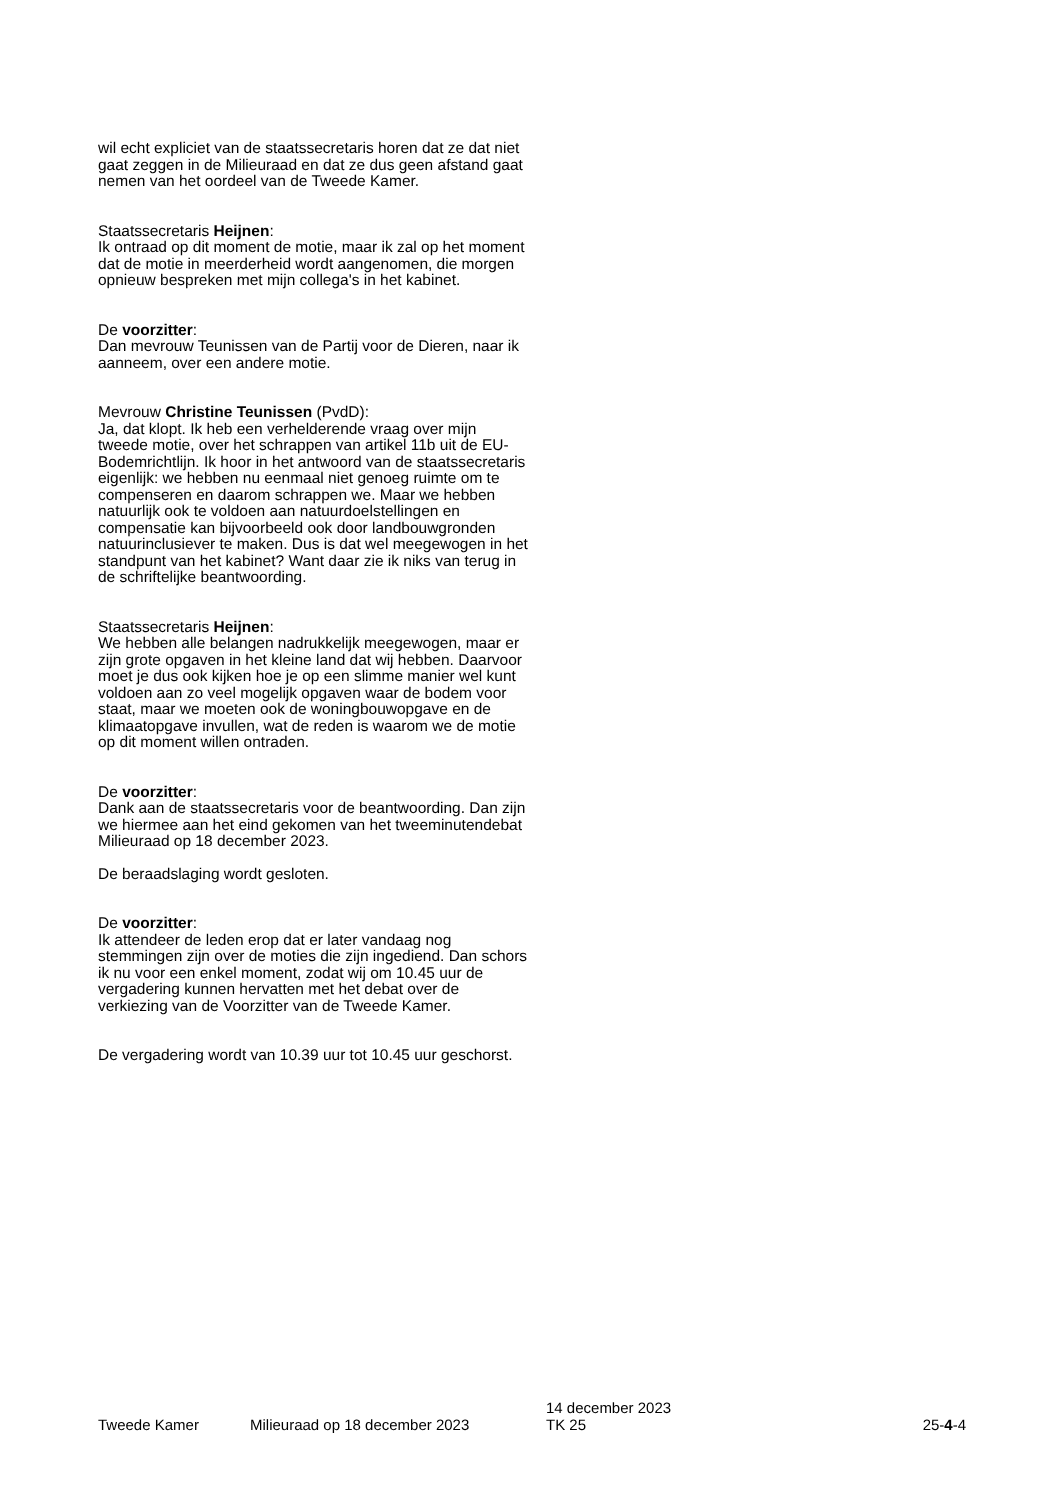wil echt expliciet van de staatssecretaris horen dat ze dat niet gaat zeggen in de Milieuraad en dat ze dus geen afstand gaat nemen van het oordeel van de Tweede Kamer.
Staatssecretaris Heijnen:
Ik ontraad op dit moment de motie, maar ik zal op het moment dat de motie in meerderheid wordt aangenomen, die morgen opnieuw bespreken met mijn collega's in het kabinet.
De voorzitter:
Dan mevrouw Teunissen van de Partij voor de Dieren, naar ik aanneem, over een andere motie.
Mevrouw Christine Teunissen (PvdD):
Ja, dat klopt. Ik heb een verhelderende vraag over mijn tweede motie, over het schrappen van artikel 11b uit de EU-Bodemrichtlijn. Ik hoor in het antwoord van de staatssecretaris eigenlijk: we hebben nu eenmaal niet genoeg ruimte om te compenseren en daarom schrappen we. Maar we hebben natuurlijk ook te voldoen aan natuurdoelstellingen en compensatie kan bijvoorbeeld ook door landbouwgronden natuurinclusiever te maken. Dus is dat wel meegewogen in het standpunt van het kabinet? Want daar zie ik niks van terug in de schriftelijke beantwoording.
Staatssecretaris Heijnen:
We hebben alle belangen nadrukkelijk meegewogen, maar er zijn grote opgaven in het kleine land dat wij hebben. Daarvoor moet je dus ook kijken hoe je op een slimme manier wel kunt voldoen aan zo veel mogelijk opgaven waar de bodem voor staat, maar we moeten ook de woningbouwopgave en de klimaatopgave invullen, wat de reden is waarom we de motie op dit moment willen ontraden.
De voorzitter:
Dank aan de staatssecretaris voor de beantwoording. Dan zijn we hiermee aan het eind gekomen van het tweeminutendebat Milieuraad op 18 december 2023.
De beraadslaging wordt gesloten.
De voorzitter:
Ik attendeer de leden erop dat er later vandaag nog stemmingen zijn over de moties die zijn ingediend. Dan schors ik nu voor een enkel moment, zodat wij om 10.45 uur de vergadering kunnen hervatten met het debat over de verkiezing van de Voorzitter van de Tweede Kamer.
De vergadering wordt van 10.39 uur tot 10.45 uur geschorst.
Tweede Kamer
Milieuraad op 18 december 2023
14 december 2023
TK 25
25-4-4